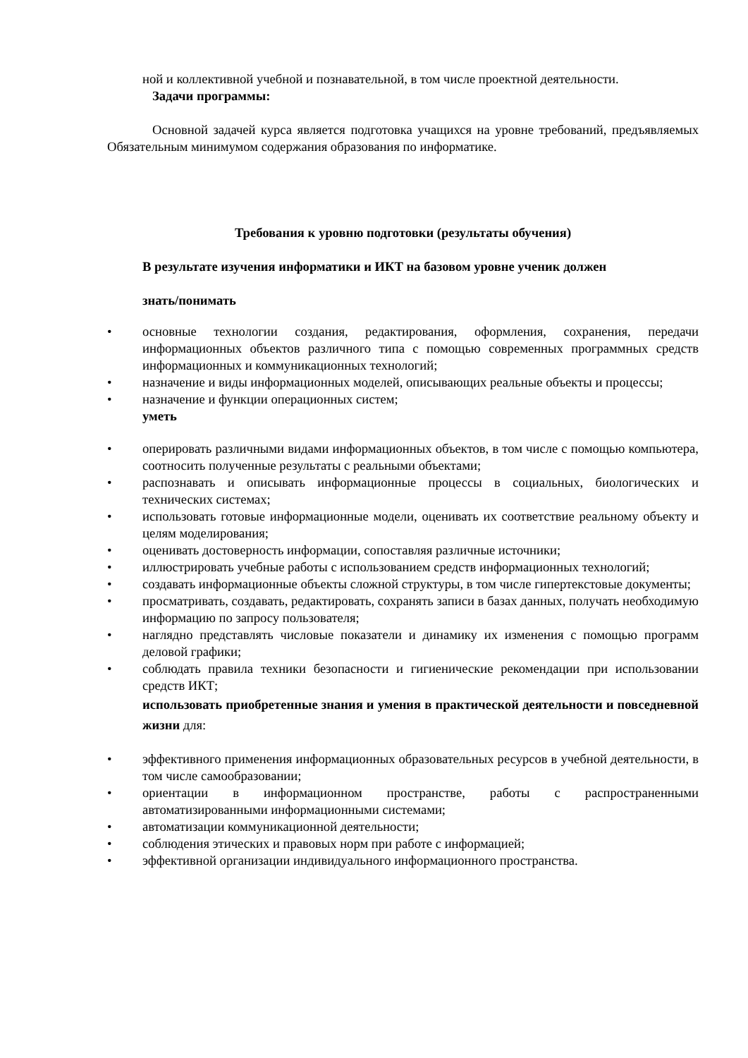ной и коллективной учебной и познавательной, в том числе проектной деятельности.
Задачи программы:
Основной задачей курса является подготовка учащихся на уровне требований, предъявляемых Обязательным минимумом содержания образования по информатике.
Требования к уровню подготовки (результаты обучения)
В результате изучения информатики и ИКТ на базовом уровне ученик должен
знать/понимать
• основные технологии создания, редактирования, оформления, сохранения, передачи информационных объектов различного типа с помощью современных программных средств информационных и коммуникационных технологий;
• назначение и виды информационных моделей, описывающих реальные объекты и процессы;
• назначение и функции операционных систем;
уметь
• оперировать различными видами информационных объектов, в том числе с помощью компьютера, соотносить полученные результаты с реальными объектами;
• распознавать и описывать информационные процессы в социальных, биологических и технических системах;
• использовать готовые информационные модели, оценивать их соответствие реальному объекту и целям моделирования;
• оценивать достоверность информации, сопоставляя различные источники;
• иллюстрировать учебные работы с использованием средств информационных технологий;
• создавать информационные объекты сложной структуры, в том числе гипертекстовые документы;
• просматривать, создавать, редактировать, сохранять записи в базах данных, получать необходимую информацию по запросу пользователя;
• наглядно представлять числовые показатели и динамику их изменения с помощью программ деловой графики;
• соблюдать правила техники безопасности и гигиенические рекомендации при использовании средств ИКТ;
использовать приобретенные знания и умения в практической деятельности и повседневной жизни для:
• эффективного применения информационных образовательных ресурсов в учебной деятельности, в том числе самообразовании;
• ориентации в информационном пространстве, работы с распространенными автоматизированными информационными системами;
• автоматизации коммуникационной деятельности;
• соблюдения этических и правовых норм при работе с информацией;
• эффективной организации индивидуального информационного пространства.